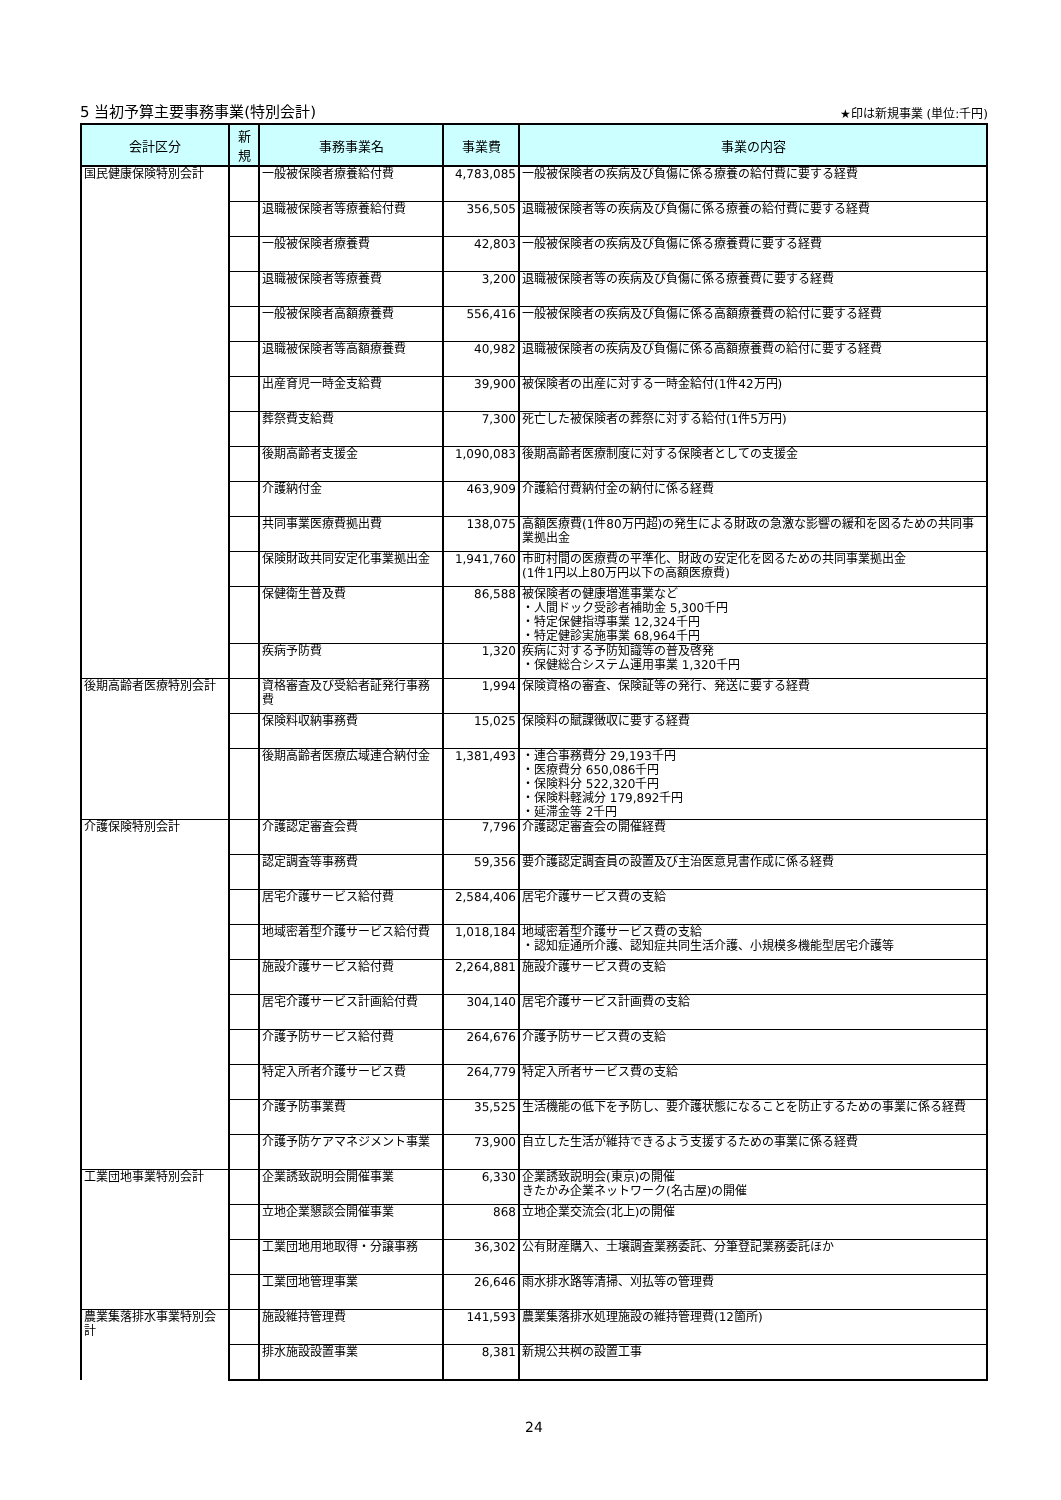5 当初予算主要事務事業(特別会計)
★印は新規事業 (単位:千円)
| 会計区分 | 新 規 | 事務事業名 | 事業費 | 事業の内容 |
| --- | --- | --- | --- | --- |
| 国民健康保険特別会計 | | 一般被保険者療養給付費 | 4,783,085 | 一般被保険者の疾病及び負傷に係る療養の給付費に要する経費 |
| | | 退職被保険者等療養給付費 | 356,505 | 退職被保険者等の疾病及び負傷に係る療養の給付費に要する経費 |
| | | 一般被保険者療養費 | 42,803 | 一般被保険者の疾病及び負傷に係る療養費に要する経費 |
| | | 退職被保険者等療養費 | 3,200 | 退職被保険者等の疾病及び負傷に係る療養費に要する経費 |
| | | 一般被保険者高額療養費 | 556,416 | 一般被保険者の疾病及び負傷に係る高額療養費の給付に要する経費 |
| | | 退職被保険者等高額療養費 | 40,982 | 退職被保険者の疾病及び負傷に係る高額療養費の給付に要する経費 |
| | | 出産育児一時金支給費 | 39,900 | 被保険者の出産に対する一時金給付(1件42万円) |
| | | 葬祭費支給費 | 7,300 | 死亡した被保険者の葬祭に対する給付(1件5万円) |
| | | 後期高齢者支援金 | 1,090,083 | 後期高齢者医療制度に対する保険者としての支援金 |
| | | 介護納付金 | 463,909 | 介護給付費納付金の納付に係る経費 |
| | | 共同事業医療費拠出費 | 138,075 | 高額医療費(1件80万円超)の発生による財政の急激な影響の緩和を図るための共同事業拠出金 |
| | | 保険財政共同安定化事業拠出金 | 1,941,760 | 市町村間の医療費の平準化、財政の安定化を図るための共同事業拠出金 (1件1円以上80万円以下の高額医療費) |
| | | 保健衛生普及費 | 86,588 | 被保険者の健康増進事業など ・人間ドック受診者補助金 5,300千円 ・特定保健指導事業 12,324千円 ・特定健診実施事業 68,964千円 |
| | | 疾病予防費 | 1,320 | 疾病に対する予防知識等の普及啓発 ・保健総合システム運用事業 1,320千円 |
| 後期高齢者医療特別会計 | | 資格審査及び受給者証発行事務費 | 1,994 | 保険資格の審査、保険証等の発行、発送に要する経費 |
| | | 保険料収納事務費 | 15,025 | 保険料の賦課徴収に要する経費 |
| | | 後期高齢者医療広域連合納付金 | 1,381,493 | ・連合事務費分 29,193千円 ・医療費分 650,086千円 ・保険料分 522,320千円 ・保険料軽減分 179,892千円 ・延滞金等 2千円 |
| 介護保険特別会計 | | 介護認定審査会費 | 7,796 | 介護認定審査会の開催経費 |
| | | 認定調査等事務費 | 59,356 | 要介護認定調査員の設置及び主治医意見書作成に係る経費 |
| | | 居宅介護サービス給付費 | 2,584,406 | 居宅介護サービス費の支給 |
| | | 地域密着型介護サービス給付費 | 1,018,184 | 地域密着型介護サービス費の支給 ・認知症通所介護、認知症共同生活介護、小規模多機能型居宅介護等 |
| | | 施設介護サービス給付費 | 2,264,881 | 施設介護サービス費の支給 |
| | | 居宅介護サービス計画給付費 | 304,140 | 居宅介護サービス計画費の支給 |
| | | 介護予防サービス給付費 | 264,676 | 介護予防サービス費の支給 |
| | | 特定入所者介護サービス費 | 264,779 | 特定入所者サービス費の支給 |
| | | 介護予防事業費 | 35,525 | 生活機能の低下を予防し、要介護状態になることを防止するための事業に係る経費 |
| | | 介護予防ケアマネジメント事業 | 73,900 | 自立した生活が維持できるよう支援するための事業に係る経費 |
| 工業団地事業特別会計 | | 企業誘致説明会開催事業 | 6,330 | 企業誘致説明会(東京)の開催 きたかみ企業ネットワーク(名古屋)の開催 |
| | | 立地企業懇談会開催事業 | 868 | 立地企業交流会(北上)の開催 |
| | | 工業団地用地取得・分譲事務 | 36,302 | 公有財産購入、土壌調査業務委託、分筆登記業務委託ほか |
| | | 工業団地管理事業 | 26,646 | 雨水排水路等清掃、刈払等の管理費 |
| 農業集落排水事業特別会計 | | 施設維持管理費 | 141,593 | 農業集落排水処理施設の維持管理費(12箇所) |
| | | 排水施設設置事業 | 8,381 | 新規公共桝の設置工事 |
24